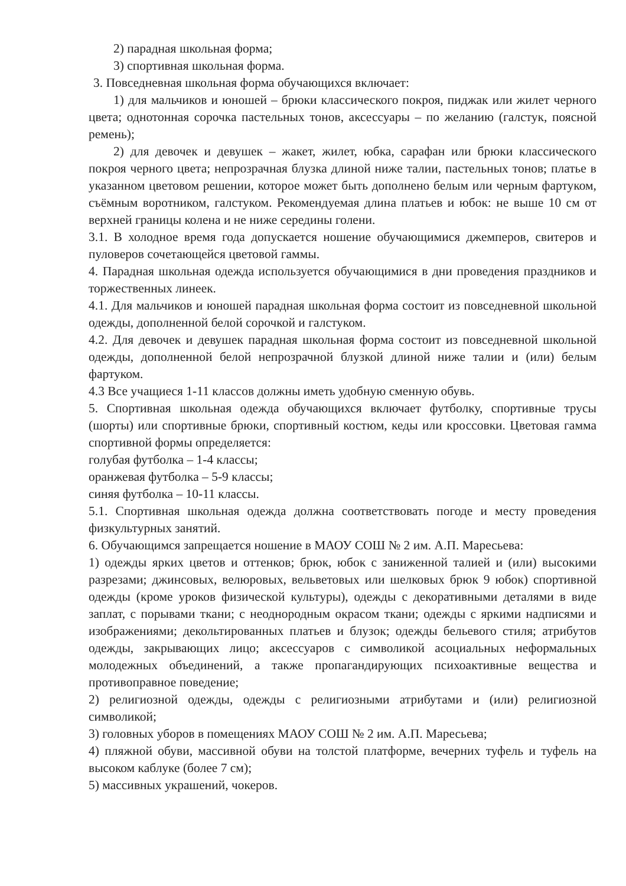2) парадная школьная форма;
3) спортивная школьная форма.
3. Повседневная школьная форма обучающихся включает:
1) для мальчиков и юношей – брюки классического покроя, пиджак или жилет черного цвета; однотонная сорочка пастельных тонов, аксессуары – по желанию (галстук, поясной ремень);
2) для девочек и девушек – жакет, жилет, юбка, сарафан или брюки классического покроя черного цвета; непрозрачная блузка длиной ниже талии, пастельных тонов; платье в указанном цветовом решении, которое может быть дополнено белым или черным фартуком, съёмным воротником, галстуком. Рекомендуемая длина платьев и юбок: не выше 10 см от верхней границы колена и не ниже середины голени.
3.1. В холодное время года допускается ношение обучающимися джемперов, свитеров и пуловеров сочетающейся цветовой гаммы.
4. Парадная школьная одежда используется обучающимися в дни проведения праздников и торжественных линеек.
4.1. Для мальчиков и юношей парадная школьная форма состоит из повседневной школьной одежды, дополненной белой сорочкой и галстуком.
4.2. Для девочек и девушек парадная школьная форма состоит из повседневной школьной одежды, дополненной белой непрозрачной блузкой длиной ниже талии и (или) белым фартуком.
4.3 Все учащиеся 1-11 классов должны иметь удобную сменную обувь.
5. Спортивная школьная одежда обучающихся включает футболку, спортивные трусы (шорты) или спортивные брюки, спортивный костюм, кеды или кроссовки. Цветовая гамма спортивной формы определяется:
голубая футболка – 1-4 классы;
оранжевая футболка – 5-9 классы;
синяя футболка – 10-11 классы.
5.1. Спортивная школьная одежда должна соответствовать погоде и месту проведения физкультурных занятий.
6. Обучающимся запрещается ношение в МАОУ СОШ № 2 им. А.П. Маресьева:
1) одежды ярких цветов и оттенков; брюк, юбок с заниженной талией и (или) высокими разрезами; джинсовых, велюровых, вельветовых или шелковых брюк 9 юбок) спортивной одежды (кроме уроков физической культуры), одежды с декоративными деталями в виде заплат, с порывами ткани; с неоднородным окрасом ткани; одежды с яркими надписями и изображениями; декольтированных платьев и блузок; одежды бельевого стиля; атрибутов одежды, закрывающих лицо; аксессуаров с символикой асоциальных неформальных молодежных объединений, а также пропагандирующих психоактивные вещества и противоправное поведение;
2) религиозной одежды, одежды с религиозными атрибутами и (или) религиозной символикой;
3) головных уборов в помещениях МАОУ СОШ № 2 им. А.П. Маресьева;
4) пляжной обуви, массивной обуви на толстой платформе, вечерних туфель и туфель на высоком каблуке (более 7 см);
5) массивных украшений, чокеров.